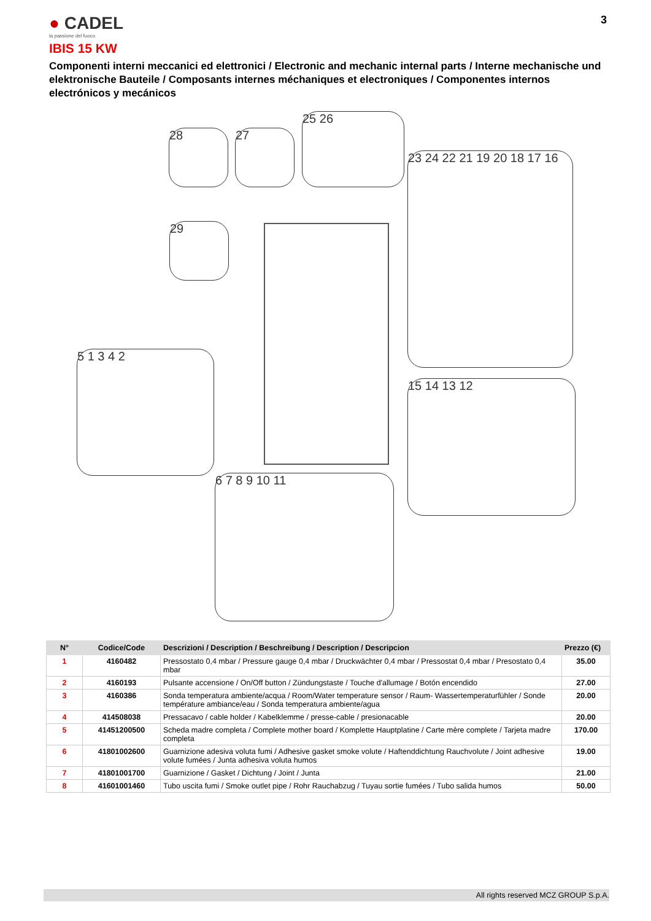● CADEL
la passione del fuoco
3
IBIS 15 KW
Componenti interni meccanici ed elettronici / Electronic and mechanic internal parts / Interne mechanische und elektronische Bauteile / Composants internes méchaniques et electroniques / Componentes internos electrónicos y mecánicos
28 27
25 26
23 24 22 21 19 20 18 17 16
29
5 1 3 4 2
15 14 13 12
6 7 8 9 10 11
| N° | Codice/Code | Descrizioni / Description / Beschreibung / Description / Descripcion | Prezzo (€) |
| --- | --- | --- | --- |
| 1 | 4160482 | Pressostato 0,4 mbar / Pressure gauge 0,4 mbar / Druckwächter 0,4 mbar / Pressostat 0,4 mbar / Presostato 0,4 mbar | 35.00 |
| 2 | 4160193 | Pulsante accensione / On/Off button / Zündungstaste / Touche d'allumage / Botón encendido | 27.00 |
| 3 | 4160386 | Sonda temperatura ambiente/acqua / Room/Water temperature sensor / Raum- Wassertemperaturfühler / Sonde température ambiance/eau / Sonda temperatura ambiente/agua | 20.00 |
| 4 | 414508038 | Pressacavo / cable holder / Kabelklemme / presse-cable / presionacable | 20.00 |
| 5 | 41451200500 | Scheda madre completa / Complete mother board / Komplette Hauptplatine / Carte mère complete / Tarjeta madre completa | 170.00 |
| 6 | 41801002600 | Guarnizione adesiva voluta fumi / Adhesive gasket smoke volute / Haftenddichtung Rauchvolute / Joint adhesive volute fumées / Junta adhesiva voluta humos | 19.00 |
| 7 | 41801001700 | Guarnizione / Gasket / Dichtung / Joint / Junta | 21.00 |
| 8 | 41601001460 | Tubo uscita fumi / Smoke outlet pipe / Rohr Rauchabzug / Tuyau sortie fumées / Tubo salida humos | 50.00 |
All rights reserved MCZ GROUP S.p.A.